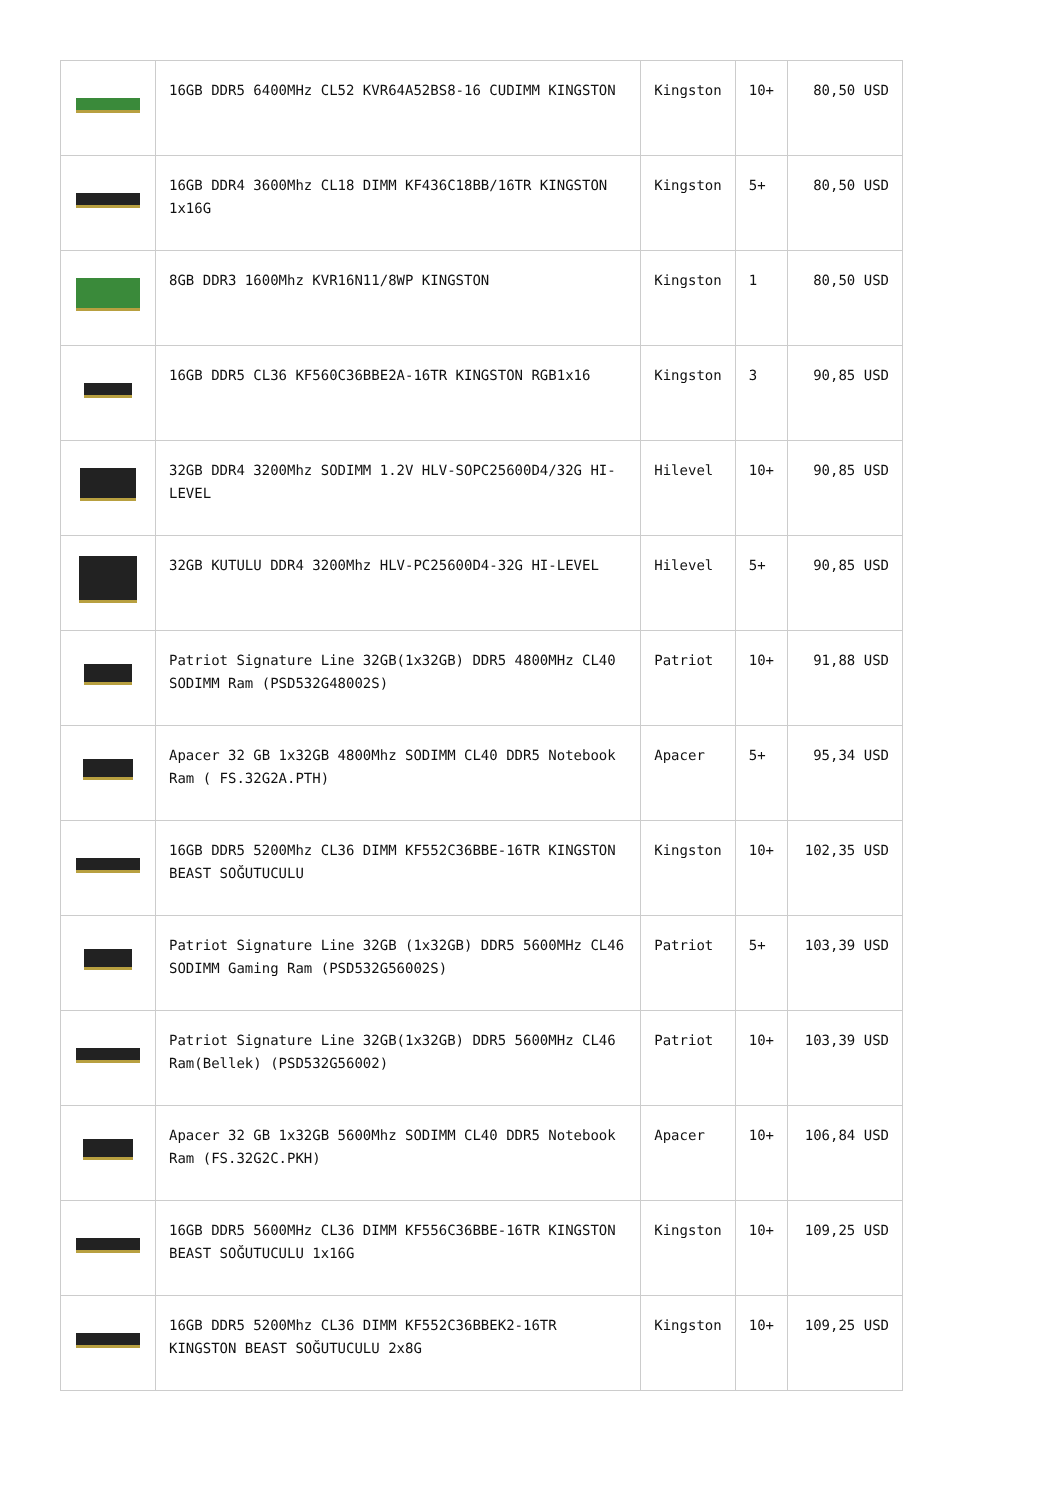| | 16GB DDR5 6400MHz CL52 KVR64A52BS8-16 CUDIMM KINGSTON | Kingston | 10+ | 80,50 USD |
| | 16GB DDR4 3600Mhz CL18 DIMM KF436C18BB/16TR KINGSTON 1x16G | Kingston | 5+ | 80,50 USD |
| | 8GB DDR3 1600Mhz KVR16N11/8WP KINGSTON | Kingston | 1 | 80,50 USD |
| | 16GB DDR5 CL36 KF560C36BBE2A-16TR KINGSTON RGB1x16 | Kingston | 3 | 90,85 USD |
| | 32GB DDR4 3200Mhz SODIMM 1.2V HLV-SOPC25600D4/32G HI-LEVEL | Hilevel | 10+ | 90,85 USD |
| | 32GB KUTULU DDR4 3200Mhz HLV-PC25600D4-32G HI-LEVEL | Hilevel | 5+ | 90,85 USD |
| | Patriot Signature Line 32GB(1x32GB) DDR5 4800MHz CL40 SODIMM Ram (PSD532G48002S) | Patriot | 10+ | 91,88 USD |
| | Apacer 32 GB 1x32GB 4800Mhz SODIMM CL40 DDR5 Notebook Ram ( FS.32G2A.PTH) | Apacer | 5+ | 95,34 USD |
| | 16GB DDR5 5200Mhz CL36 DIMM KF552C36BBE-16TR KINGSTON BEAST SOĞUTUCULU | Kingston | 10+ | 102,35 USD |
| | Patriot Signature Line 32GB (1x32GB) DDR5 5600MHz CL46 SODIMM Gaming Ram (PSD532G56002S) | Patriot | 5+ | 103,39 USD |
| | Patriot Signature Line 32GB(1x32GB) DDR5 5600MHz CL46 Ram(Bellek) (PSD532G56002) | Patriot | 10+ | 103,39 USD |
| | Apacer 32 GB 1x32GB 5600Mhz SODIMM CL40 DDR5 Notebook Ram (FS.32G2C.PKH) | Apacer | 10+ | 106,84 USD |
| | 16GB DDR5 5600MHz CL36 DIMM KF556C36BBE-16TR KINGSTON BEAST SOĞUTUCULU 1x16G | Kingston | 10+ | 109,25 USD |
| | 16GB DDR5 5200Mhz CL36 DIMM KF552C36BBEK2-16TR KINGSTON BEAST SOĞUTUCULU 2x8G | Kingston | 10+ | 109,25 USD |